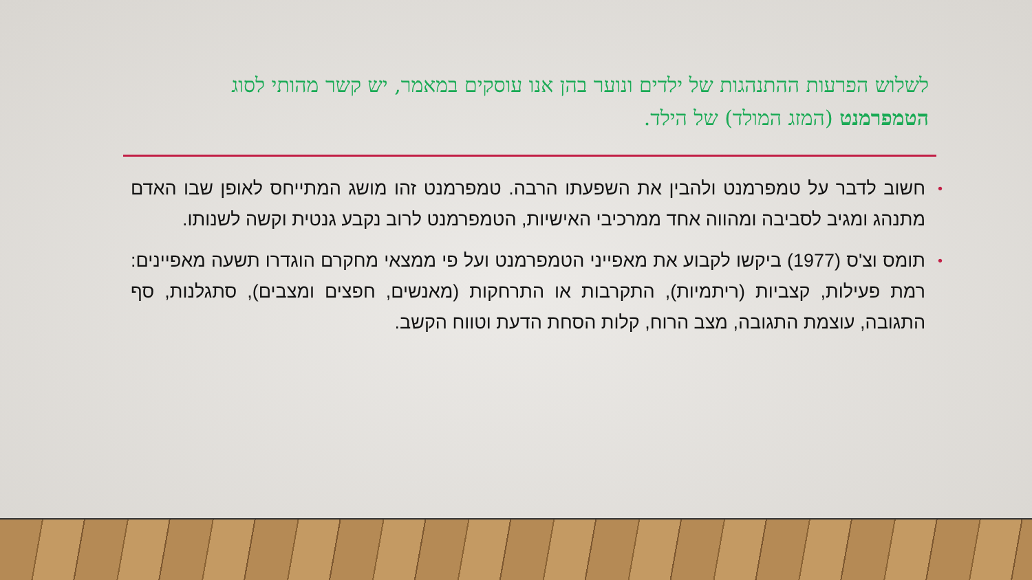לשלוש הפרעות ההתנהגות של ילדים ונוער בהן אנו עוסקים במאמר, יש קשר מהותי לסוג הטמפרמנט (המזג המולד) של הילד.
• חשוב לדבר על טמפרמנט ולהבין את השפעתו הרבה. טמפרמנט זהו מושג המתייחס לאופן שבו האדם מתנהג ומגיב לסביבה ומהווה אחד ממרכיבי האישיות, הטמפרמנט לרוב נקבע גנטית וקשה לשנותו.
• תומס וצ'ס (1977) ביקשו לקבוע את מאפייני הטמפרמנט ועל פי ממצאי מחקרם הוגדרו תשעה מאפיינים: רמת פעילות, קצביות (ריתמיות), התקרבות או התרחקות (מאנשים, חפצים ומצבים), סתגלנות, סף התגובה, עוצמת התגובה, מצב הרוח, קלות הסחת הדעת וטווח הקשב.